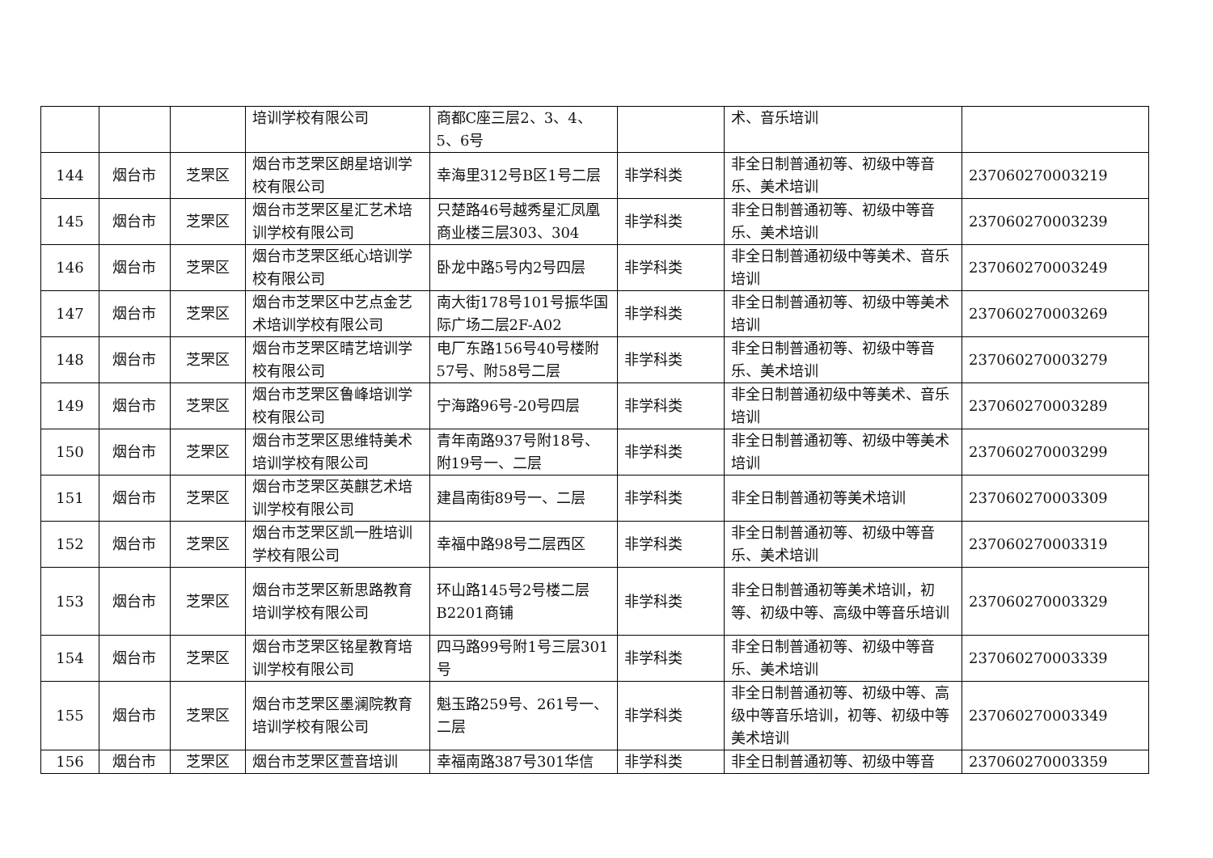| | | | 培训学校有限公司 | 商都C座三层2、3、4、5、6号 | | 术、音乐培训 | |
| 144 | 烟台市 | 芝罘区 | 烟台市芝罘区朗星培训学校有限公司 | 幸海里312号B区1号二层 | 非学科类 | 非全日制普通初等、初级中等音乐、美术培训 | 237060270003219 |
| 145 | 烟台市 | 芝罘区 | 烟台市芝罘区星汇艺术培训学校有限公司 | 只楚路46号越秀星汇凤凰商业楼三层303、304 | 非学科类 | 非全日制普通初等、初级中等音乐、美术培训 | 237060270003239 |
| 146 | 烟台市 | 芝罘区 | 烟台市芝罘区纸心培训学校有限公司 | 卧龙中路5号内2号四层 | 非学科类 | 非全日制普通初级中等美术、音乐培训 | 237060270003249 |
| 147 | 烟台市 | 芝罘区 | 烟台市芝罘区中艺点金艺术培训学校有限公司 | 南大街178号101号振华国际广场二层2F-A02 | 非学科类 | 非全日制普通初等、初级中等美术培训 | 237060270003269 |
| 148 | 烟台市 | 芝罘区 | 烟台市芝罘区晴艺培训学校有限公司 | 电厂东路156号40号楼附57号、附58号二层 | 非学科类 | 非全日制普通初等、初级中等音乐、美术培训 | 237060270003279 |
| 149 | 烟台市 | 芝罘区 | 烟台市芝罘区鲁峰培训学校有限公司 | 宁海路96号-20号四层 | 非学科类 | 非全日制普通初级中等美术、音乐培训 | 237060270003289 |
| 150 | 烟台市 | 芝罘区 | 烟台市芝罘区思维特美术培训学校有限公司 | 青年南路937号附18号、附19号一、二层 | 非学科类 | 非全日制普通初等、初级中等美术培训 | 237060270003299 |
| 151 | 烟台市 | 芝罘区 | 烟台市芝罘区英麒艺术培训学校有限公司 | 建昌南街89号一、二层 | 非学科类 | 非全日制普通初等美术培训 | 237060270003309 |
| 152 | 烟台市 | 芝罘区 | 烟台市芝罘区凯一胜培训学校有限公司 | 幸福中路98号二层西区 | 非学科类 | 非全日制普通初等、初级中等音乐、美术培训 | 237060270003319 |
| 153 | 烟台市 | 芝罘区 | 烟台市芝罘区新思路教育培训学校有限公司 | 环山路145号2号楼二层B2201商铺 | 非学科类 | 非全日制普通初等美术培训，初等、初级中等、高级中等音乐培训 | 237060270003329 |
| 154 | 烟台市 | 芝罘区 | 烟台市芝罘区铭星教育培训学校有限公司 | 四马路99号附1号三层301号 | 非学科类 | 非全日制普通初等、初级中等音乐、美术培训 | 237060270003339 |
| 155 | 烟台市 | 芝罘区 | 烟台市芝罘区墨澜院教育培训学校有限公司 | 魁玉路259号、261号一、二层 | 非学科类 | 非全日制普通初等、初级中等、高级中等音乐培训，初等、初级中等美术培训 | 237060270003349 |
| 156 | 烟台市 | 芝罘区 | 烟台市芝罘区萱音培训 | 幸福南路387号301华信 | 非学科类 | 非全日制普通初等、初级中等音 | 237060270003359 |